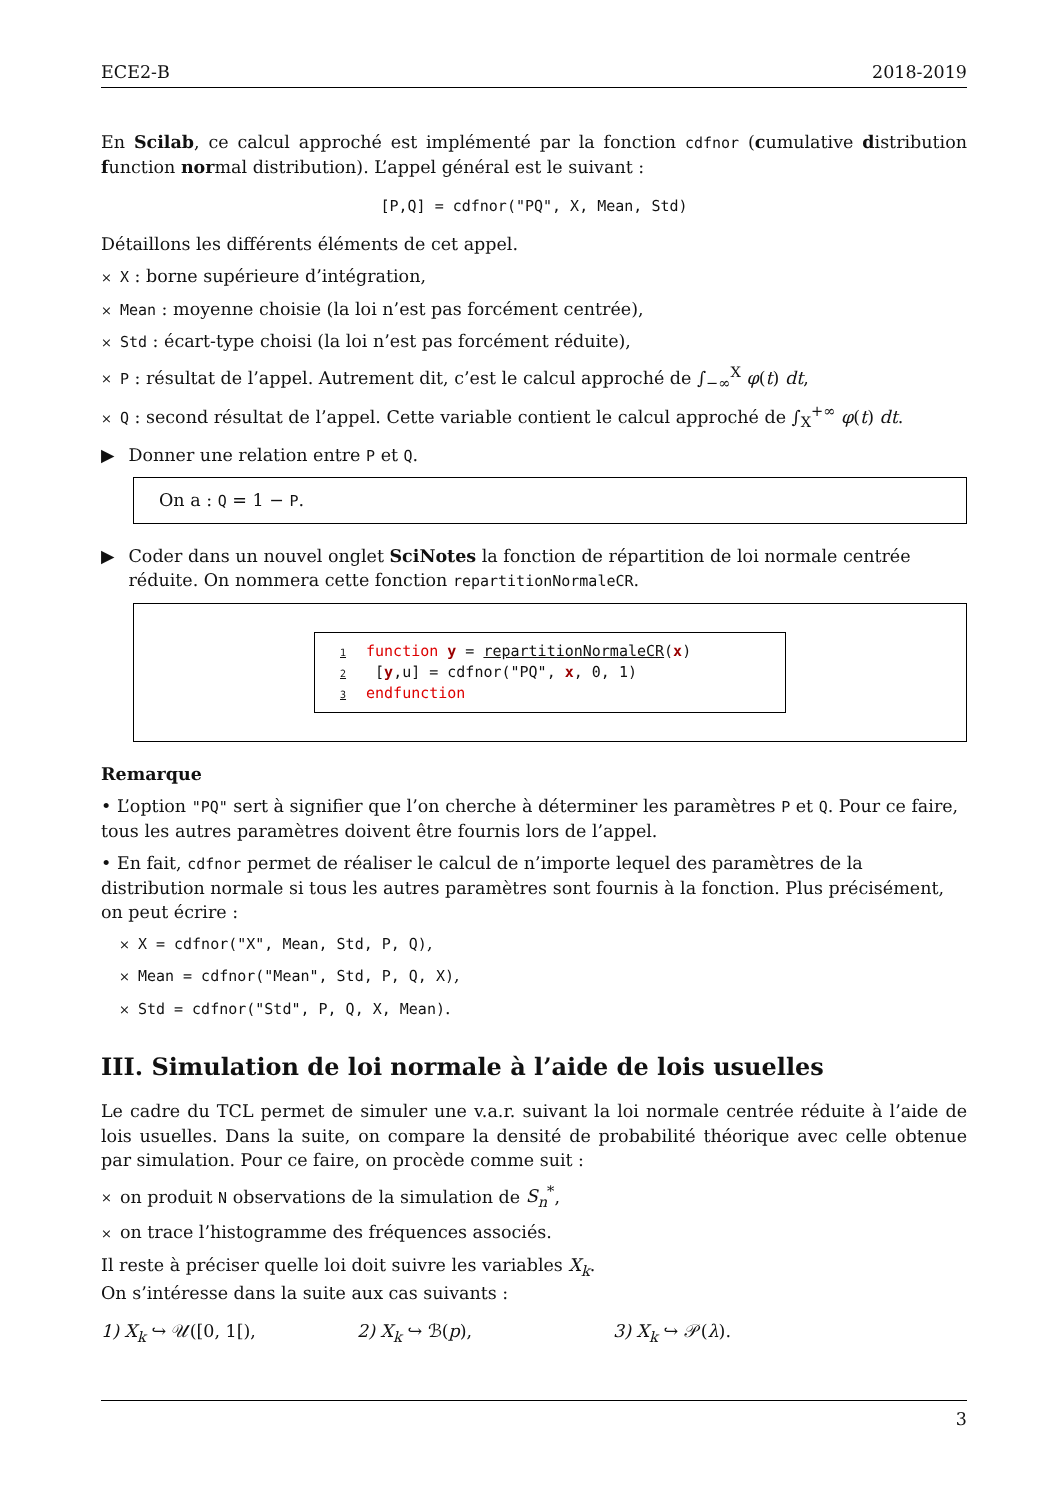ECE2-B 2018-2019
En Scilab, ce calcul approché est implémenté par la fonction cdfnor (cumulative distribution function normal distribution). L’appel général est le suivant :
[P,Q] = cdfnor("PQ", X, Mean, Std)
Détaillons les différents éléments de cet appel.
× X : borne supérieure d’intégration,
× Mean : moyenne choisie (la loi n’est pas forcément centrée),
× Std : écart-type choisi (la loi n’est pas forcément réduite),
× P : résultat de l’appel. Autrement dit, c’est le calcul approché de ∫<sub>−∞</sub><sup>X</sup> φ(t) dt,
× Q : second résultat de l’appel. Cette variable contient le calcul approché de ∫<sub>X</sub><sup>+∞</sup> φ(t) dt.
▶ Donner une relation entre P et Q.
On a : Q = 1 − P.
▶ Coder dans un nouvel onglet SciNotes la fonction de répartition de loi normale centrée réduite. On nommera cette fonction repartitionNormaleCR.
1 function y = repartitionNormaleCR(x)
2 [y,u] = cdfnor("PQ", x, 0, 1)
3 endfunction
Remarque
• L’option "PQ" sert à signifier que l’on cherche à déterminer les paramètres P et Q. Pour ce faire, tous les autres paramètres doivent être fournis lors de l’appel.
• En fait, cdfnor permet de réaliser le calcul de n’importe lequel des paramètres de la distribution normale si tous les autres paramètres sont fournis à la fonction. Plus précisément, on peut écrire :
× X = cdfnor("X", Mean, Std, P, Q),
× Mean = cdfnor("Mean", Std, P, Q, X),
× Std = cdfnor("Std", P, Q, X, Mean).
III. Simulation de loi normale à l’aide de lois usuelles
Le cadre du TCL permet de simuler une v.a.r. suivant la loi normale centrée réduite à l’aide de lois usuelles. Dans la suite, on compare la densité de probabilité théorique avec celle obtenue par simulation. Pour ce faire, on procède comme suit :
× on produit N observations de la simulation de S<sub>n</sub><sup>*</sup>,
× on trace l’histogramme des fréquences associés.
Il reste à préciser quelle loi doit suivre les variables X<sub>k</sub>.
On s’intéresse dans la suite aux cas suivants :
1) X<sub>k</sub> ↪ 𝒰([0, 1[), 2) X<sub>k</sub> ↪ ℬ(p), 3) X<sub>k</sub> ↪ 𝒫(λ).
3